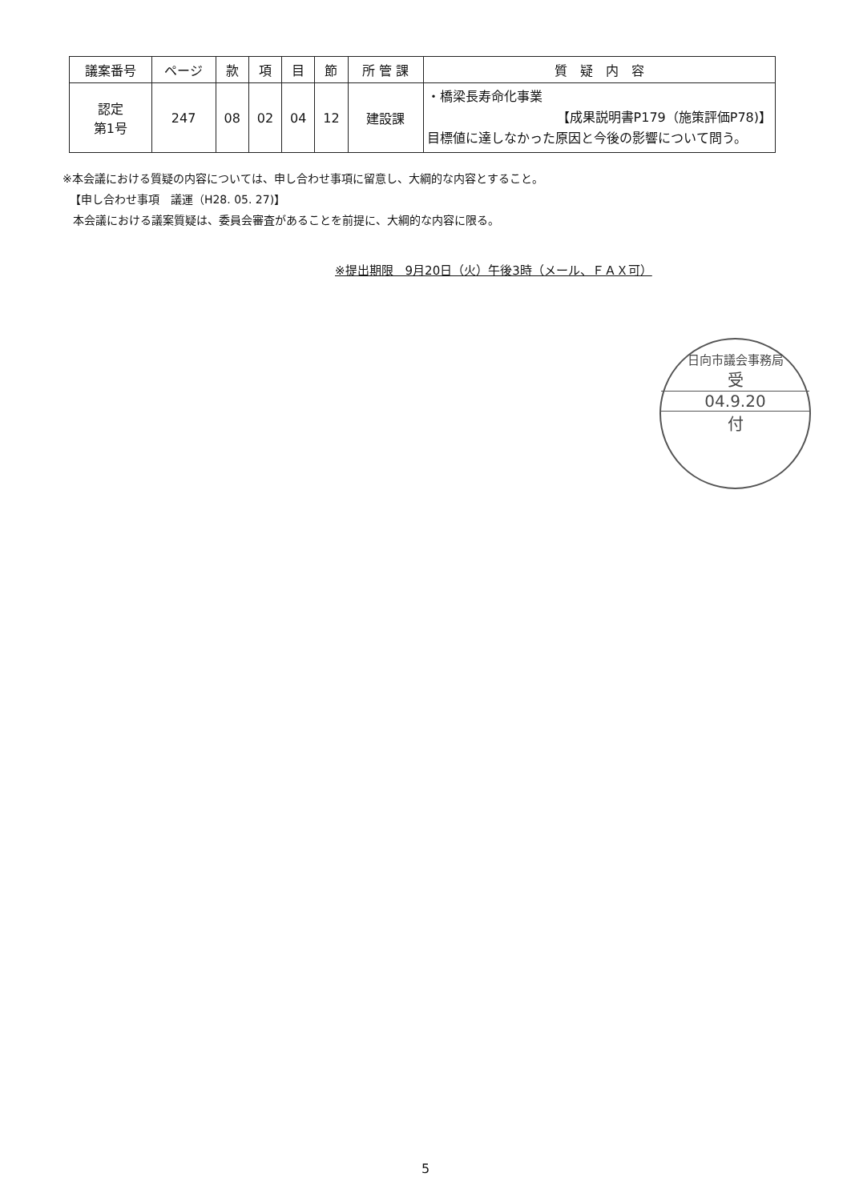| 議案番号 | ページ | 款 | 項 | 目 | 節 | 所 管 課 | 質 疑 内 容 |
| --- | --- | --- | --- | --- | --- | --- | --- |
| 認定 第1号 | 247 | 08 | 02 | 04 | 12 | 建設課 | ・橋梁長寿命化事業 【成果説明書P179（施策評価P78)】 目標値に達しなかった原因と今後の影響について問う。 |
※本会議における質疑の内容については、申し合わせ事項に留意し、大綱的な内容とすること。
【申し合わせ事項　議運（H28. 05. 27)】
本会議における議案質疑は、委員会審査があることを前提に、大綱的な内容に限る。
※提出期限　9月20日（火）午後3時（メール、ＦＡＸ可）
日向市議会事務局
受
04.9.20
付
5